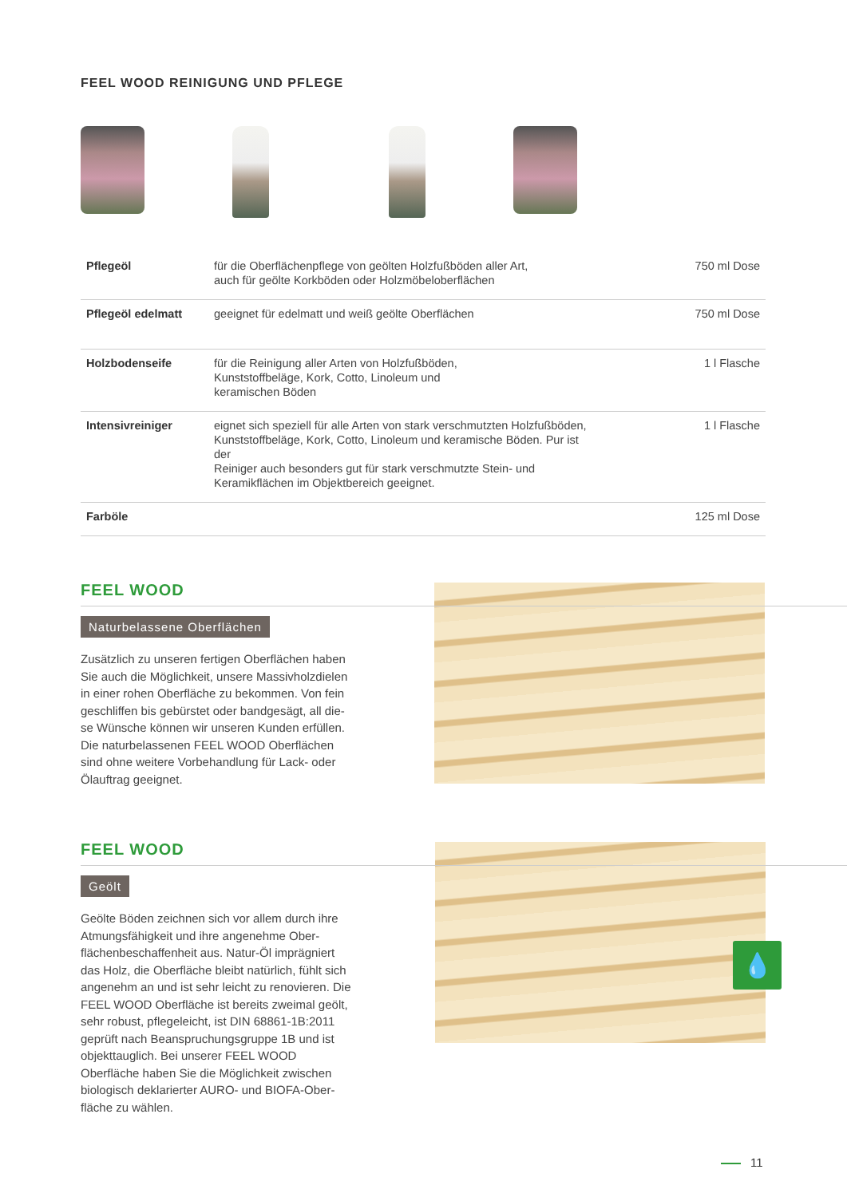FEEL WOOD REINIGUNG UND PFLEGE
| Pflegeöl | für die Oberflächenpflege von geölten Holzfußböden aller Art, auch für geölte Korkböden oder Holzmöbeloberflächen | 750 ml Dose |
| Pflegeöl edelmatt | geeignet für edelmatt und weiß geölte Oberflächen | 750 ml Dose |
| Holzbodenseife | für die Reinigung aller Arten von Holzfußböden, Kunststoffbeläge, Kork, Cotto, Linoleum und keramischen Böden | 1 l Flasche |
| Intensivreiniger | eignet sich speziell für alle Arten von stark verschmutzten Holzfußböden, Kunststoffbeläge, Kork, Cotto, Linoleum und keramische Böden. Pur ist der Reiniger auch besonders gut für stark verschmutzte Stein- und Keramikflächen im Objektbereich geeignet. | 1 l Flasche |
| Farböle | | 125 ml Dose |
FEEL WOOD
Naturbelassene Oberflächen
Zusätzlich zu unseren fertigen Oberflächen haben Sie auch die Möglichkeit, unsere Massivholzdielen in einer rohen Oberfläche zu bekommen. Von fein geschliffen bis gebürstet oder bandgesägt, all die-se Wünsche können wir unseren Kunden erfüllen. Die naturbelassenen FEEL WOOD Oberflächen sind ohne weitere Vorbehandlung für Lack- oder Ölauftrag geeignet.
💧
FEEL WOOD
Geölt
Geölte Böden zeichnen sich vor allem durch ihre Atmungsfähigkeit und ihre angenehme Ober-flächenbeschaffenheit aus. Natur-Öl imprägniert das Holz, die Oberfläche bleibt natürlich, fühlt sich angenehm an und ist sehr leicht zu renovieren. Die FEEL WOOD Oberfläche ist bereits zweimal geölt, sehr robust, pflegeleicht, ist DIN 68861-1B:2011 geprüft nach Beanspruchungsgruppe 1B und ist objekttauglich. Bei unserer FEEL WOOD Oberfläche haben Sie die Möglichkeit zwischen biologisch deklarierter AURO- und BIOFA-Ober-fläche zu wählen.
11